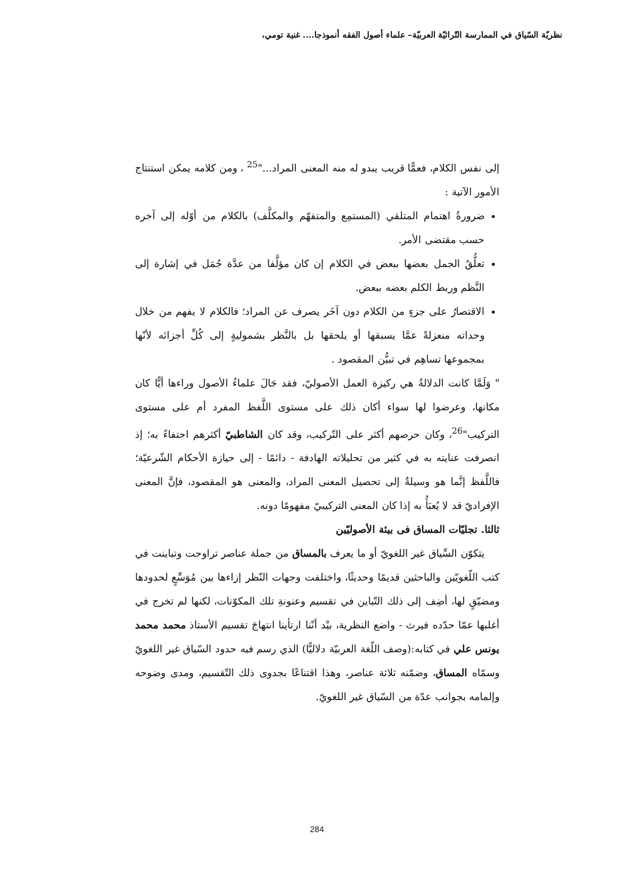نظريّة السّياق في الممارسة التّراثيّة العربيّة– علماء أصول الفقه أنموذجا.... غنية تومي،
إلى نفس الكلام، فعمًّا قريب يبدو له منه المعنى المراد..."<sup>25</sup> ، ومن كلامه يمكن استنتاج الأمور الآتية :
ضرورةُ اهتمام المتلقي (المستمِع والمتفهّم والمكلَّف) بالكلام من أوّله إلى آخره حسب مقتضى الأمر.
تعلُّقُ الجمل بعضها ببعض في الكلام إن كان مؤلَّفا من عدَّة جُمَل في إشارة إلى النَّظم وربط الكلم بعضه ببعض.
الاقتصارُ على جزءٍ من الكلام دون آخَر يصرف عن المراد؛ فالكلام لا يفهم من خلال وحداته منعزلةً عمَّا يسبقها أو يلحقها بل بالنَّظر بشموليةٍ إلى كُلِّ أجزائه لأنّها بمجموعها تساهِم في تبيُّن المقصود .
" وَلَمَّا كانت الدلالةُ هي ركيزة العمل الأصوليّ، فقد جَالَ علماءُ الأصول وراءها أيًّا كان مكانها، وعرضوا لها سواء أكان ذلك على مستوى اللَّفظ المفرد أم على مستوى التركيب"<sup>26</sup>، وكان حرصهم أكثر على التّركيب، وقد كان الشاطبيّ أكثرهم احتفاءً به؛ إذ انصرفت عنايته به في كثير من تحليلاته الهادفة - دائمًا - إلى حيازة الأحكام الشّرعيّة؛ فاللَّفظ إنَّما هو وسيلةٌ إلى تحصيل المعنى المراد، والمعنى هو المقصود، فإنَّ المعنى الإفراديّ قد لا يُعبَأُ به إذا كان المعنى التركيبيّ مفهومًا دونه.
ثالثا. تجليّات المساق فى بيئة الأصوليّين
يتكوّن السِّياق غير اللغويّ أو ما يعرف بالمساق من جملة عناصر تراوحت وتباينت في كتب اللّغويّين والباحثين قديمًا وحديثًا، واختلفت وجهات النّظر إزاءها بين مُوَسِّعٍ لحدودها ومضيّقٍ لها، أضِف إلى ذلك التّباين في تقسيم وعنونةِ تلك المكوّنات، لكنها لم تخرج في أغلبها عمّا حدّده فيرث - واضع النظرية، بيْد أنّنا ارتأينا انتهاجَ تقسيم الأستاذ محمد محمد يونس علي في كتابه:(وصف اللّغة العربيّة دلاليًّا) الذي رسم فيه حدود السّياق غير اللغويّ وسمّاه المساق، وضمّنه ثلاثة عناصر، وهذا اقتناعًا بجدوى ذلك التّقسيم، ومدى وضوحه وإلمامه بجوانب عدّة من السّياق غير اللغويّ.
284